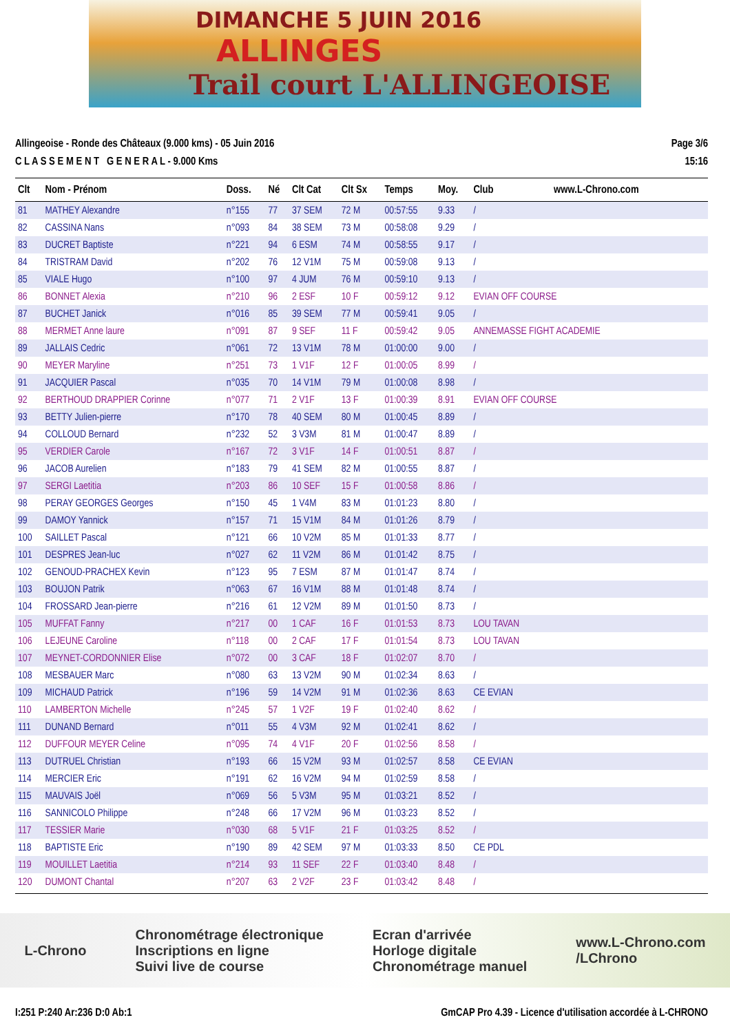DIMANCHE 5 JUIN 2016 ALLINGES
Trail court L'ALLINGEOISE
Allingeoise - Ronde des Châteaux (9.000 kms) - 05 Juin 2016
C L A S S E M E N T G E N E R A L - 9.000 Kms
Page 3/6
15:16
| Clt | Nom - Prénom | Doss. | Né | Clt Cat | Clt Sx | Temps | Moy. | Club www.L-Chrono.com |
| --- | --- | --- | --- | --- | --- | --- | --- | --- |
| 81 | MATHEY Alexandre | n°155 | 77 | 37 SEM | 72 M | 00:57:55 | 9.33 | / |
| 82 | CASSINA Nans | n°093 | 84 | 38 SEM | 73 M | 00:58:08 | 9.29 | / |
| 83 | DUCRET Baptiste | n°221 | 94 | 6 ESM | 74 M | 00:58:55 | 9.17 | / |
| 84 | TRISTRAM David | n°202 | 76 | 12 V1M | 75 M | 00:59:08 | 9.13 | / |
| 85 | VIALE Hugo | n°100 | 97 | 4 JUM | 76 M | 00:59:10 | 9.13 | / |
| 86 | BONNET Alexia | n°210 | 96 | 2 ESF | 10 F | 00:59:12 | 9.12 | EVIAN OFF COURSE |
| 87 | BUCHET Janick | n°016 | 85 | 39 SEM | 77 M | 00:59:41 | 9.05 | / |
| 88 | MERMET Anne laure | n°091 | 87 | 9 SEF | 11 F | 00:59:42 | 9.05 | ANNEMASSE FIGHT ACADEMIE |
| 89 | JALLAIS Cedric | n°061 | 72 | 13 V1M | 78 M | 01:00:00 | 9.00 | / |
| 90 | MEYER Maryline | n°251 | 73 | 1 V1F | 12 F | 01:00:05 | 8.99 | / |
| 91 | JACQUIER Pascal | n°035 | 70 | 14 V1M | 79 M | 01:00:08 | 8.98 | / |
| 92 | BERTHOUD DRAPPIER Corinne | n°077 | 71 | 2 V1F | 13 F | 01:00:39 | 8.91 | EVIAN OFF COURSE |
| 93 | BETTY Julien-pierre | n°170 | 78 | 40 SEM | 80 M | 01:00:45 | 8.89 | / |
| 94 | COLLOUD Bernard | n°232 | 52 | 3 V3M | 81 M | 01:00:47 | 8.89 | / |
| 95 | VERDIER Carole | n°167 | 72 | 3 V1F | 14 F | 01:00:51 | 8.87 | / |
| 96 | JACOB Aurelien | n°183 | 79 | 41 SEM | 82 M | 01:00:55 | 8.87 | / |
| 97 | SERGI Laetitia | n°203 | 86 | 10 SEF | 15 F | 01:00:58 | 8.86 | / |
| 98 | PERAY GEORGES Georges | n°150 | 45 | 1 V4M | 83 M | 01:01:23 | 8.80 | / |
| 99 | DAMOY Yannick | n°157 | 71 | 15 V1M | 84 M | 01:01:26 | 8.79 | / |
| 100 | SAILLET Pascal | n°121 | 66 | 10 V2M | 85 M | 01:01:33 | 8.77 | / |
| 101 | DESPRES Jean-luc | n°027 | 62 | 11 V2M | 86 M | 01:01:42 | 8.75 | / |
| 102 | GENOUD-PRACHEX Kevin | n°123 | 95 | 7 ESM | 87 M | 01:01:47 | 8.74 | / |
| 103 | BOUJON Patrik | n°063 | 67 | 16 V1M | 88 M | 01:01:48 | 8.74 | / |
| 104 | FROSSARD Jean-pierre | n°216 | 61 | 12 V2M | 89 M | 01:01:50 | 8.73 | / |
| 105 | MUFFAT Fanny | n°217 | 00 | 1 CAF | 16 F | 01:01:53 | 8.73 | LOU TAVAN |
| 106 | LEJEUNE Caroline | n°118 | 00 | 2 CAF | 17 F | 01:01:54 | 8.73 | LOU TAVAN |
| 107 | MEYNET-CORDONNIER Elise | n°072 | 00 | 3 CAF | 18 F | 01:02:07 | 8.70 | / |
| 108 | MESBAUER Marc | n°080 | 63 | 13 V2M | 90 M | 01:02:34 | 8.63 | / |
| 109 | MICHAUD Patrick | n°196 | 59 | 14 V2M | 91 M | 01:02:36 | 8.63 | CE EVIAN |
| 110 | LAMBERTON Michelle | n°245 | 57 | 1 V2F | 19 F | 01:02:40 | 8.62 | / |
| 111 | DUNAND Bernard | n°011 | 55 | 4 V3M | 92 M | 01:02:41 | 8.62 | / |
| 112 | DUFFOUR MEYER Celine | n°095 | 74 | 4 V1F | 20 F | 01:02:56 | 8.58 | / |
| 113 | DUTRUEL Christian | n°193 | 66 | 15 V2M | 93 M | 01:02:57 | 8.58 | CE EVIAN |
| 114 | MERCIER Eric | n°191 | 62 | 16 V2M | 94 M | 01:02:59 | 8.58 | / |
| 115 | MAUVAIS Joël | n°069 | 56 | 5 V3M | 95 M | 01:03:21 | 8.52 | / |
| 116 | SANNICOLO Philippe | n°248 | 66 | 17 V2M | 96 M | 01:03:23 | 8.52 | / |
| 117 | TESSIER Marie | n°030 | 68 | 5 V1F | 21 F | 01:03:25 | 8.52 | / |
| 118 | BAPTISTE Eric | n°190 | 89 | 42 SEM | 97 M | 01:03:33 | 8.50 | CE PDL |
| 119 | MOUILLET Laetitia | n°214 | 93 | 11 SEF | 22 F | 01:03:40 | 8.48 | / |
| 120 | DUMONT Chantal | n°207 | 63 | 2 V2F | 23 F | 01:03:42 | 8.48 | / |
L-Chrono
Chronométrage électronique
Inscriptions en ligne
Suivi live de course
Ecran d'arrivée
Horloge digitale
Chronométrage manuel
www.L-Chrono.com
/LChrono
I:251 P:240 Ar:236 D:0 Ab:1 GmCAP Pro 4.39 - Licence d'utilisation accordée à L-CHRONO